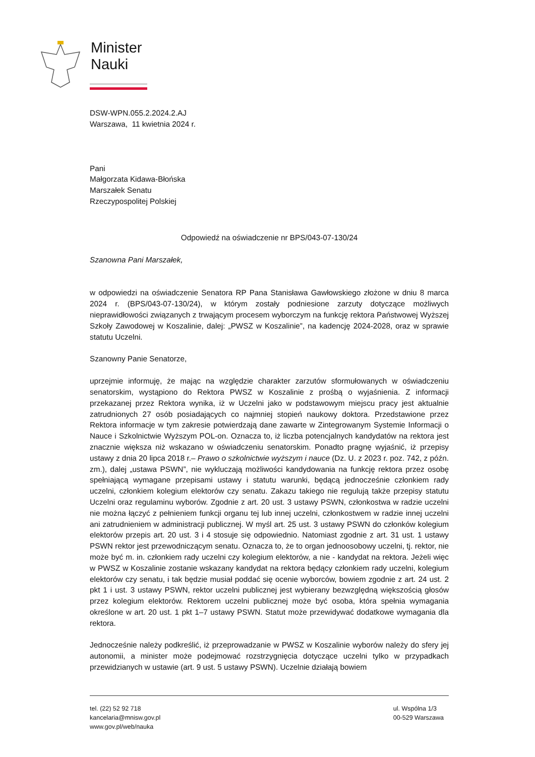Minister
Nauki
DSW-WPN.055.2.2024.2.AJ
Warszawa, 11 kwietnia 2024 r.
Pani
Małgorzata Kidawa-Błońska
Marszałek Senatu
Rzeczypospolitej Polskiej
Odpowiedź na oświadczenie nr BPS/043-07-130/24
Szanowna Pani Marszałek,
w odpowiedzi na oświadczenie Senatora RP Pana Stanisława Gawłowskiego złożone w dniu 8 marca 2024 r. (BPS/043-07-130/24), w którym zostały podniesione zarzuty dotyczące możliwych nieprawidłowości związanych z trwającym procesem wyborczym na funkcję rektora Państwowej Wyższej Szkoły Zawodowej w Koszalinie, dalej: „PWSZ w Koszalinie”, na kadencję 2024-2028, oraz w sprawie statutu Uczelni.
Szanowny Panie Senatorze,
uprzejmie informuję, że mając na względzie charakter zarzutów sformułowanych w oświadczeniu senatorskim, wystąpiono do Rektora PWSZ w Koszalinie z prośbą o wyjaśnienia. Z informacji przekazanej przez Rektora wynika, iż w Uczelni jako w podstawowym miejscu pracy jest aktualnie zatrudnionych 27 osób posiadających co najmniej stopień naukowy doktora. Przedstawione przez Rektora informacje w tym zakresie potwierdzają dane zawarte w Zintegrowanym Systemie Informacji o Nauce i Szkolnictwie Wyższym POL-on. Oznacza to, iż liczba potencjalnych kandydatów na rektora jest znacznie większa niż wskazano w oświadczeniu senatorskim. Ponadto pragnę wyjaśnić, iż przepisy ustawy z dnia 20 lipca 2018 r.– Prawo o szkolnictwie wyższym i nauce (Dz. U. z 2023 r. poz. 742, z późn. zm.), dalej „ustawa PSWN”, nie wykluczają możliwości kandydowania na funkcję rektora przez osobę spełniającą wymagane przepisami ustawy i statutu warunki, będącą jednocześnie członkiem rady uczelni, członkiem kolegium elektorów czy senatu. Zakazu takiego nie regulują także przepisy statutu Uczelni oraz regulaminu wyborów. Zgodnie z art. 20 ust. 3 ustawy PSWN, członkostwa w radzie uczelni nie można łączyć z pełnieniem funkcji organu tej lub innej uczelni, członkostwem w radzie innej uczelni ani zatrudnieniem w administracji publicznej. W myśl art. 25 ust. 3 ustawy PSWN do członków kolegium elektorów przepis art. 20 ust. 3 i 4 stosuje się odpowiednio. Natomiast zgodnie z art. 31 ust. 1 ustawy PSWN rektor jest przewodniczącym senatu. Oznacza to, że to organ jednoosobowy uczelni, tj. rektor, nie może być m. in. członkiem rady uczelni czy kolegium elektorów, a nie - kandydat na rektora. Jeżeli więc w PWSZ w Koszalinie zostanie wskazany kandydat na rektora będący członkiem rady uczelni, kolegium elektorów czy senatu, i tak będzie musiał poddać się ocenie wyborców, bowiem zgodnie z art. 24 ust. 2 pkt 1 i ust. 3 ustawy PSWN, rektor uczelni publicznej jest wybierany bezwzględną większością głosów przez kolegium elektorów. Rektorem uczelni publicznej może być osoba, która spełnia wymagania określone w art. 20 ust. 1 pkt 1–7 ustawy PSWN. Statut może przewidywać dodatkowe wymagania dla rektora.
Jednocześnie należy podkreślić, iż przeprowadzanie w PWSZ w Koszalinie wyborów należy do sfery jej autonomii, a minister może podejmować rozstrzygnięcia dotyczące uczelni tylko w przypadkach przewidzianych w ustawie (art. 9 ust. 5 ustawy PSWN). Uczelnie działają bowiem
tel. (22) 52 92 718
kancelaria@mnisw.gov.pl
www.gov.pl/web/nauka
ul. Wspólna 1/3
00-529 Warszawa